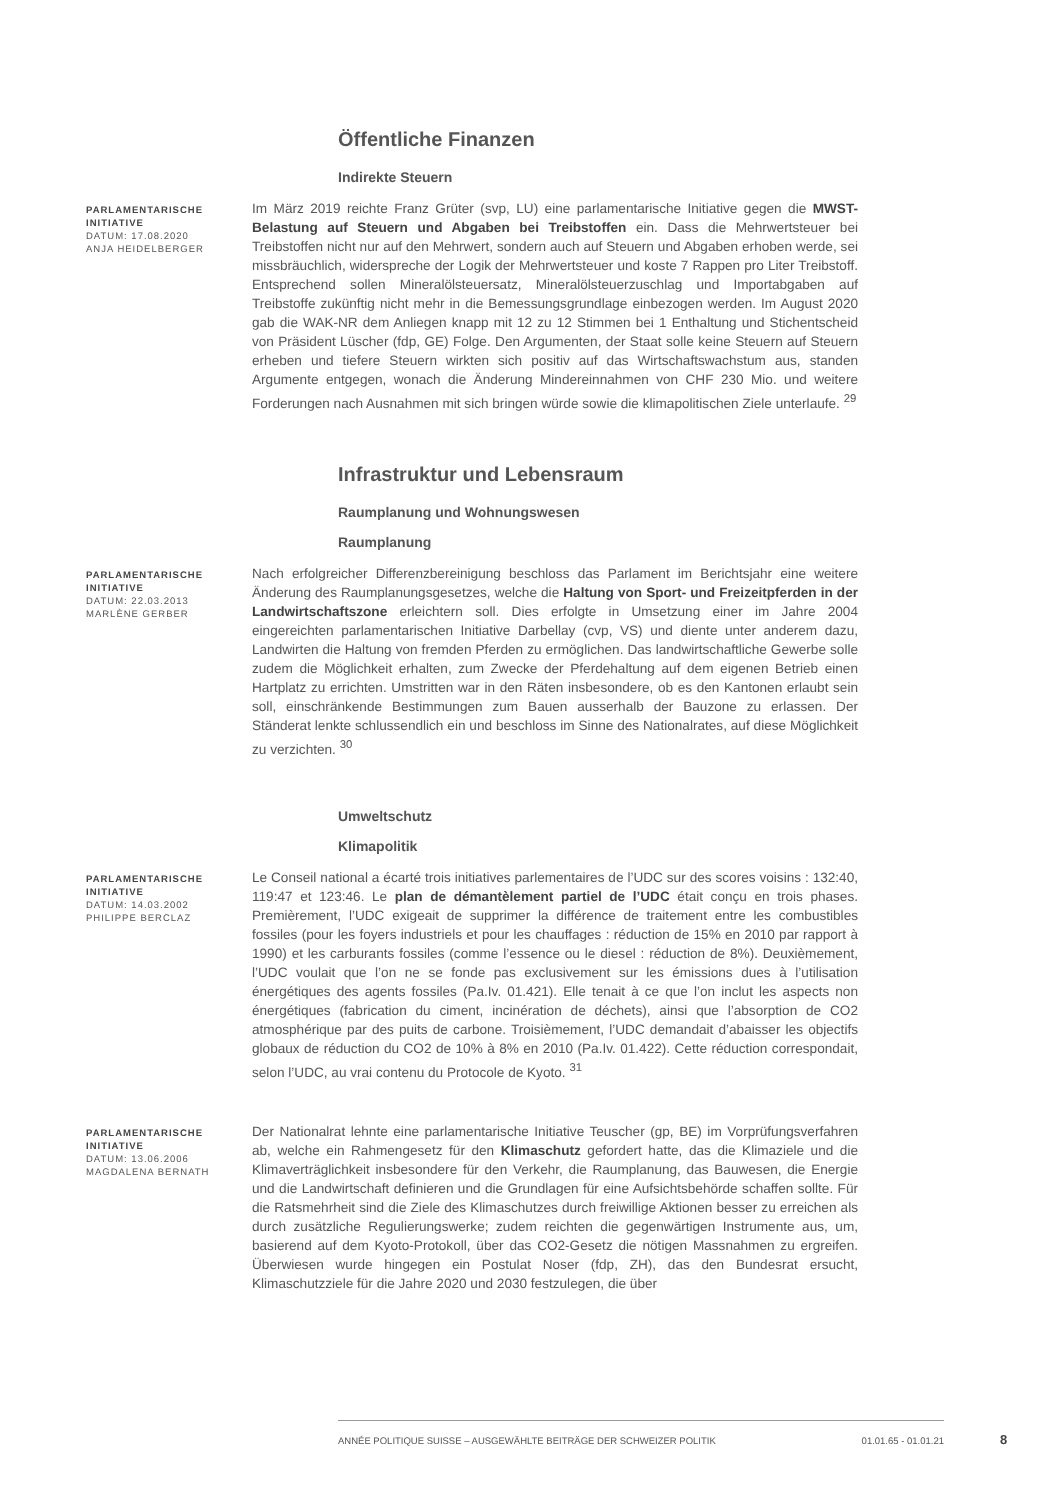Öffentliche Finanzen
Indirekte Steuern
PARLAMENTARISCHE INITIATIVE
DATUM: 17.08.2020
ANJA HEIDELBERGER
Im März 2019 reichte Franz Grüter (svp, LU) eine parlamentarische Initiative gegen die MWST-Belastung auf Steuern und Abgaben bei Treibstoffen ein. Dass die Mehrwertsteuer bei Treibstoffen nicht nur auf den Mehrwert, sondern auch auf Steuern und Abgaben erhoben werde, sei missbräuchlich, widerspreche der Logik der Mehrwertsteuer und koste 7 Rappen pro Liter Treibstoff. Entsprechend sollen Mineralölsteuersatz, Mineralölsteuerzuschlag und Importabgaben auf Treibstoffe zukünftig nicht mehr in die Bemessungsgrundlage einbezogen werden. Im August 2020 gab die WAK-NR dem Anliegen knapp mit 12 zu 12 Stimmen bei 1 Enthaltung und Stichentscheid von Präsident Lüscher (fdp, GE) Folge. Den Argumenten, der Staat solle keine Steuern auf Steuern erheben und tiefere Steuern wirkten sich positiv auf das Wirtschaftswachstum aus, standen Argumente entgegen, wonach die Änderung Mindereinnahmen von CHF 230 Mio. und weitere Forderungen nach Ausnahmen mit sich bringen würde sowie die klimapolitischen Ziele unterlaufe. <sup>29</sup>
Infrastruktur und Lebensraum
Raumplanung und Wohnungswesen
Raumplanung
PARLAMENTARISCHE INITIATIVE
DATUM: 22.03.2013
MARLÈNE GERBER
Nach erfolgreicher Differenzbereinigung beschloss das Parlament im Berichtsjahr eine weitere Änderung des Raumplanungsgesetzes, welche die Haltung von Sport- und Freizeitpferden in der Landwirtschaftszone erleichtern soll. Dies erfolgte in Umsetzung einer im Jahre 2004 eingereichten parlamentarischen Initiative Darbellay (cvp, VS) und diente unter anderem dazu, Landwirten die Haltung von fremden Pferden zu ermöglichen. Das landwirtschaftliche Gewerbe solle zudem die Möglichkeit erhalten, zum Zwecke der Pferdehaltung auf dem eigenen Betrieb einen Hartplatz zu errichten. Umstritten war in den Räten insbesondere, ob es den Kantonen erlaubt sein soll, einschränkende Bestimmungen zum Bauen ausserhalb der Bauzone zu erlassen. Der Ständerat lenkte schlussendlich ein und beschloss im Sinne des Nationalrates, auf diese Möglichkeit zu verzichten. <sup>30</sup>
Umweltschutz
Klimapolitik
PARLAMENTARISCHE INITIATIVE
DATUM: 14.03.2002
PHILIPPE BERCLAZ
Le Conseil national a écarté trois initiatives parlementaires de l’UDC sur des scores voisins : 132:40, 119:47 et 123:46. Le plan de démantèlement partiel de l’UDC était conçu en trois phases. Premièrement, l’UDC exigeait de supprimer la différence de traitement entre les combustibles fossiles (pour les foyers industriels et pour les chauffages : réduction de 15% en 2010 par rapport à 1990) et les carburants fossiles (comme l’essence ou le diesel : réduction de 8%). Deuxièmement, l’UDC voulait que l’on ne se fonde pas exclusivement sur les émissions dues à l’utilisation énergétiques des agents fossiles (Pa.Iv. 01.421). Elle tenait à ce que l’on inclut les aspects non énergétiques (fabrication du ciment, incinération de déchets), ainsi que l’absorption de CO2 atmosphérique par des puits de carbone. Troisièmement, l’UDC demandait d’abaisser les objectifs globaux de réduction du CO2 de 10% à 8% en 2010 (Pa.Iv. 01.422). Cette réduction correspondait, selon l’UDC, au vrai contenu du Protocole de Kyoto. <sup>31</sup>
PARLAMENTARISCHE INITIATIVE
DATUM: 13.06.2006
MAGDALENA BERNATH
Der Nationalrat lehnte eine parlamentarische Initiative Teuscher (gp, BE) im Vorprüfungsverfahren ab, welche ein Rahmengesetz für den Klimaschutz gefordert hatte, das die Klimaziele und die Klimaverträglichkeit insbesondere für den Verkehr, die Raumplanung, das Bauwesen, die Energie und die Landwirtschaft definieren und die Grundlagen für eine Aufsichtsbehörde schaffen sollte. Für die Ratsmehrheit sind die Ziele des Klimaschutzes durch freiwillige Aktionen besser zu erreichen als durch zusätzliche Regulierungswerke; zudem reichten die gegenwärtigen Instrumente aus, um, basierend auf dem Kyoto-Protokoll, über das CO2-Gesetz die nötigen Massnahmen zu ergreifen. Überwiesen wurde hingegen ein Postulat Noser (fdp, ZH), das den Bundesrat ersucht, Klimaschutzziele für die Jahre 2020 und 2030 festzulegen, die über
ANNÉE POLITIQUE SUISSE – AUSGEWÄHLTE BEITRÄGE DER SCHWEIZER POLITIK 01.01.65 - 01.01.21
8